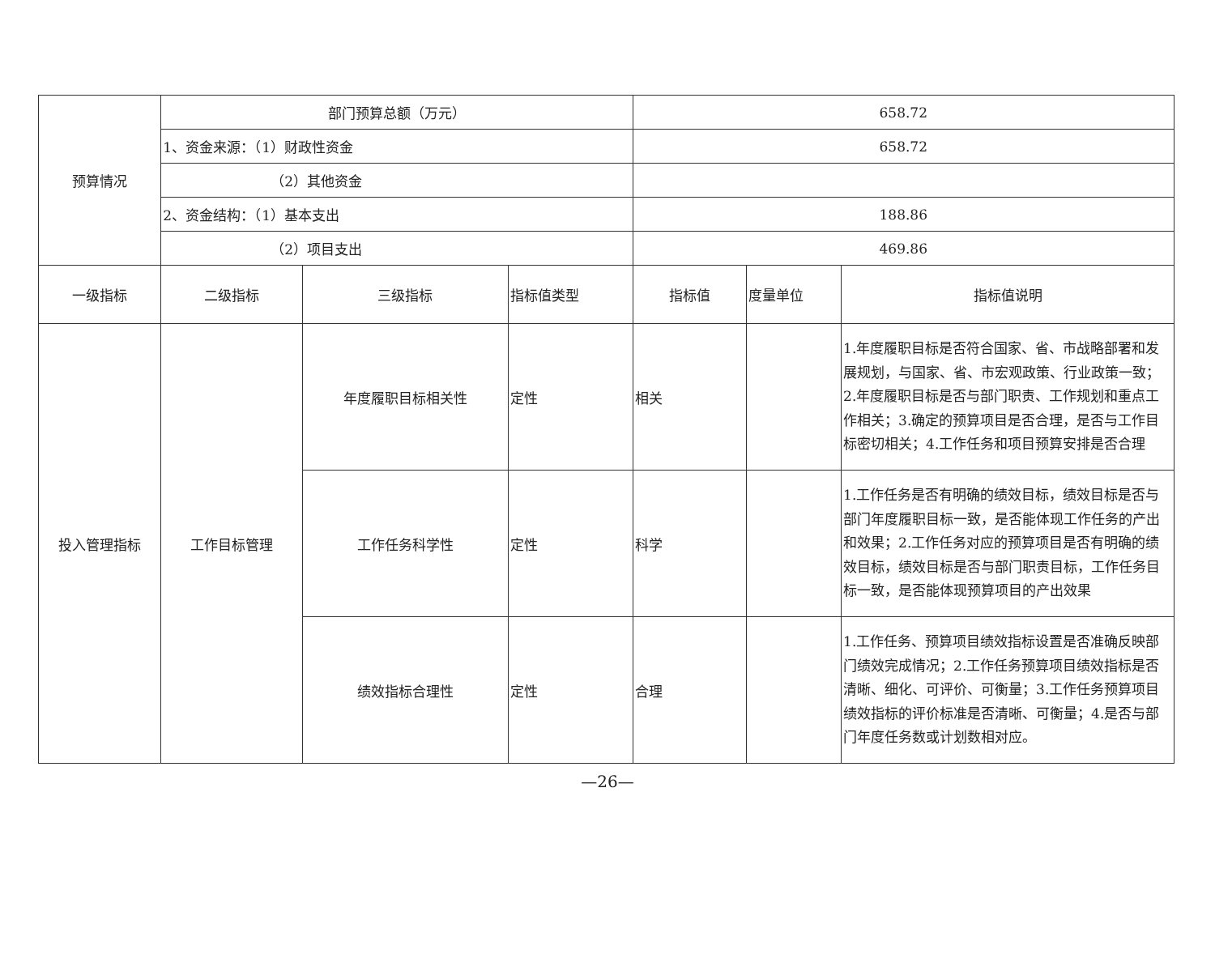| 预算情况 | 部门预算总额（万元） | | | 658.72 | | |
| | 1、资金来源：（1）财政性资金 | | | 658.72 | | |
| | （2）其他资金 | | | | | |
| | 2、资金结构：（1）基本支出 | | | 188.86 | | |
| | （2）项目支出 | | | 469.86 | | |
| 一级指标 | 二级指标 | 三级指标 | 指标值类型 | 指标值 | 度量单位 | 指标值说明 |
| 投入管理指标 | 工作目标管理 | 年度履职目标相关性 | 定性 | 相关 | | 1.年度履职目标是否符合国家、省、市战略部署和发展规划，与国家、省、市宏观政策、行业政策一致；2.年度履职目标是否与部门职责、工作规划和重点工作相关；3.确定的预算项目是否合理，是否与工作目标密切相关；4.工作任务和项目预算安排是否合理 |
| | | 工作任务科学性 | 定性 | 科学 | | 1.工作任务是否有明确的绩效目标，绩效目标是否与部门年度履职目标一致，是否能体现工作任务的产出和效果；2.工作任务对应的预算项目是否有明确的绩效目标，绩效目标是否与部门职责目标，工作任务目标一致，是否能体现预算项目的产出效果 |
| | | 绩效指标合理性 | 定性 | 合理 | | 1.工作任务、预算项目绩效指标设置是否准确反映部门绩效完成情况；2.工作任务预算项目绩效指标是否清晰、细化、可评价、可衡量；3.工作任务预算项目绩效指标的评价标准是否清晰、可衡量；4.是否与部门年度任务数或计划数相对应。 |
—26—